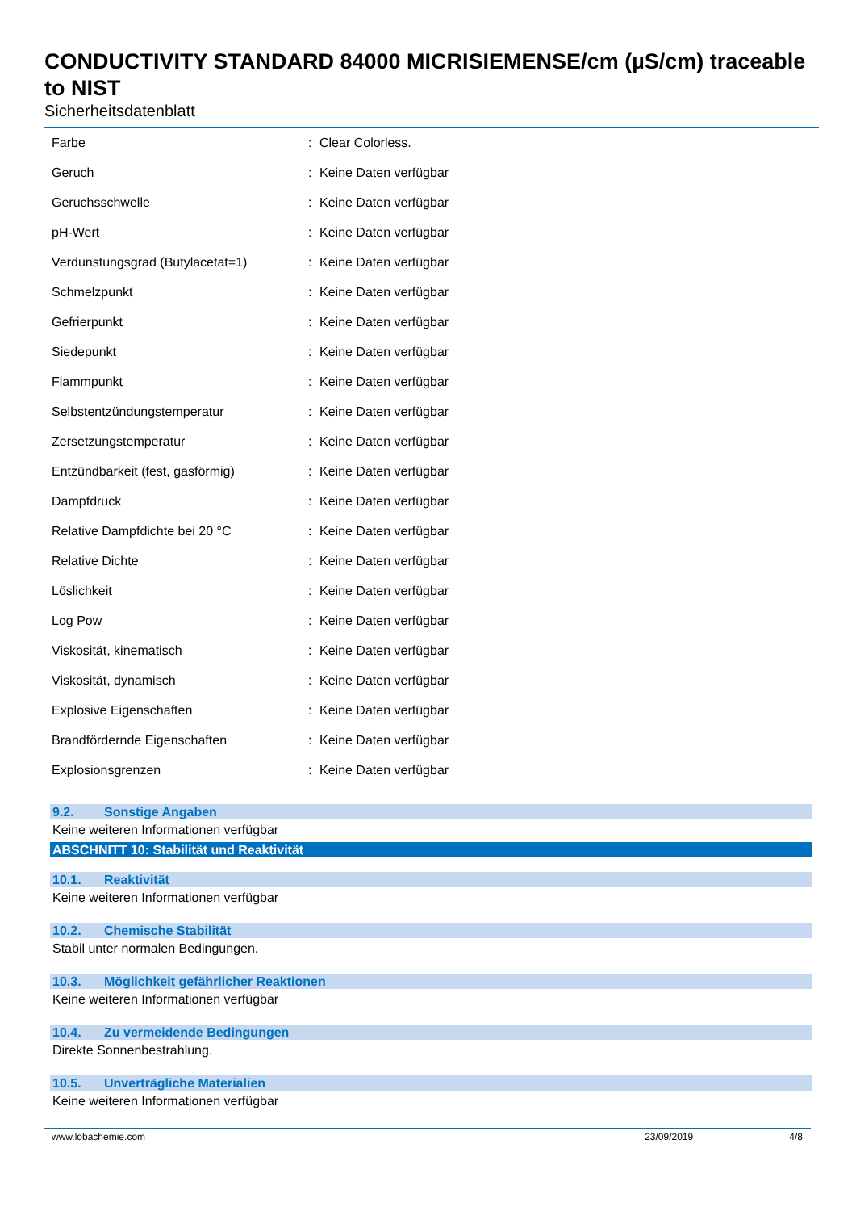CONDUCTIVITY STANDARD 84000 MICRISIEMENSE/cm (µS/cm) traceable to NIST
Sicherheitsdatenblatt
| Farbe | : | Clear Colorless. |
| Geruch | : | Keine Daten verfügbar |
| Geruchsschwelle | : | Keine Daten verfügbar |
| pH-Wert | : | Keine Daten verfügbar |
| Verdunstungsgrad (Butylacetat=1) | : | Keine Daten verfügbar |
| Schmelzpunkt | : | Keine Daten verfügbar |
| Gefrierpunkt | : | Keine Daten verfügbar |
| Siedepunkt | : | Keine Daten verfügbar |
| Flammpunkt | : | Keine Daten verfügbar |
| Selbstentzündungstemperatur | : | Keine Daten verfügbar |
| Zersetzungstemperatur | : | Keine Daten verfügbar |
| Entzündbarkeit (fest, gasförmig) | : | Keine Daten verfügbar |
| Dampfdruck | : | Keine Daten verfügbar |
| Relative Dampfdichte bei 20 °C | : | Keine Daten verfügbar |
| Relative Dichte | : | Keine Daten verfügbar |
| Löslichkeit | : | Keine Daten verfügbar |
| Log Pow | : | Keine Daten verfügbar |
| Viskosität, kinematisch | : | Keine Daten verfügbar |
| Viskosität, dynamisch | : | Keine Daten verfügbar |
| Explosive Eigenschaften | : | Keine Daten verfügbar |
| Brandfördernde Eigenschaften | : | Keine Daten verfügbar |
| Explosionsgrenzen | : | Keine Daten verfügbar |
9.2. Sonstige Angaben
Keine weiteren Informationen verfügbar
ABSCHNITT 10: Stabilität und Reaktivität
10.1. Reaktivität
Keine weiteren Informationen verfügbar
10.2. Chemische Stabilität
Stabil unter normalen Bedingungen.
10.3. Möglichkeit gefährlicher Reaktionen
Keine weiteren Informationen verfügbar
10.4. Zu vermeidende Bedingungen
Direkte Sonnenbestrahlung.
10.5. Unverträgliche Materialien
Keine weiteren Informationen verfügbar
www.lobachemie.com 23/09/2019 4/8